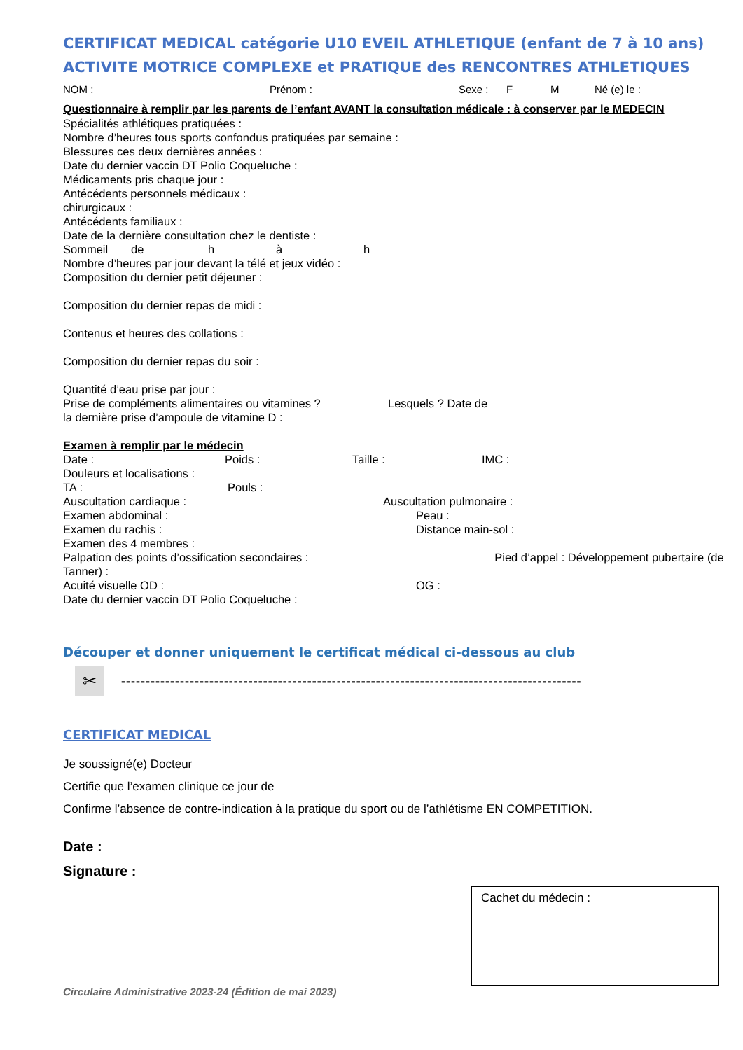CERTIFICAT MEDICAL catégorie U10 EVEIL ATHLETIQUE (enfant de 7 à 10 ans)
ACTIVITE MOTRICE COMPLEXE et PRATIQUE des RENCONTRES ATHLETIQUES
NOM : Prénom : Sexe : F M Né (e) le :
Questionnaire à remplir par les parents de l’enfant AVANT la consultation médicale : à conserver par le MEDECIN
Spécialités athlétiques pratiquées :
Nombre d’heures tous sports confondus pratiquées par semaine :
Blessures ces deux dernières années :
Date du dernier vaccin DT Polio Coqueluche :
Médicaments pris chaque jour :
Antécédents personnels médicaux :
chirurgicaux :
Antécédents familiaux :
Date de la dernière consultation chez le dentiste :
Sommeil de h à h
Nombre d’heures par jour devant la télé et jeux vidéo :
Composition du dernier petit déjeuner :
Composition du dernier repas de midi :
Contenus et heures des collations :
Composition du dernier repas du soir :
Quantité d’eau prise par jour :
Prise de compléments alimentaires ou vitamines ? Lesquels ? Date de
la dernière prise d’ampoule de vitamine D :
Examen à remplir par le médecin
Date : Poids : Taille : IMC :
Douleurs et localisations :
TA : Pouls :
Auscultation cardiaque : Auscultation pulmonaire :
Examen abdominal : Peau :
Examen du rachis : Distance main-sol :
Examen des 4 membres :
Palpation des points d’ossification secondaires : Pied d’appel : Développement pubertaire (de Tanner) :
Acuité visuelle OD : OG :
Date du dernier vaccin DT Polio Coqueluche :
Découper et donner uniquement le certificat médical ci-dessous au club
✂
----------------------------------------------------------------------------------------------
CERTIFICAT MEDICAL
Je soussigné(e) Docteur
Certifie que l’examen clinique ce jour de
Confirme l’absence de contre-indication à la pratique du sport ou de l’athlétisme EN COMPETITION.
Date :
Signature :
Cachet du médecin :
Circulaire Administrative 2023-24 (Édition de mai 2023)